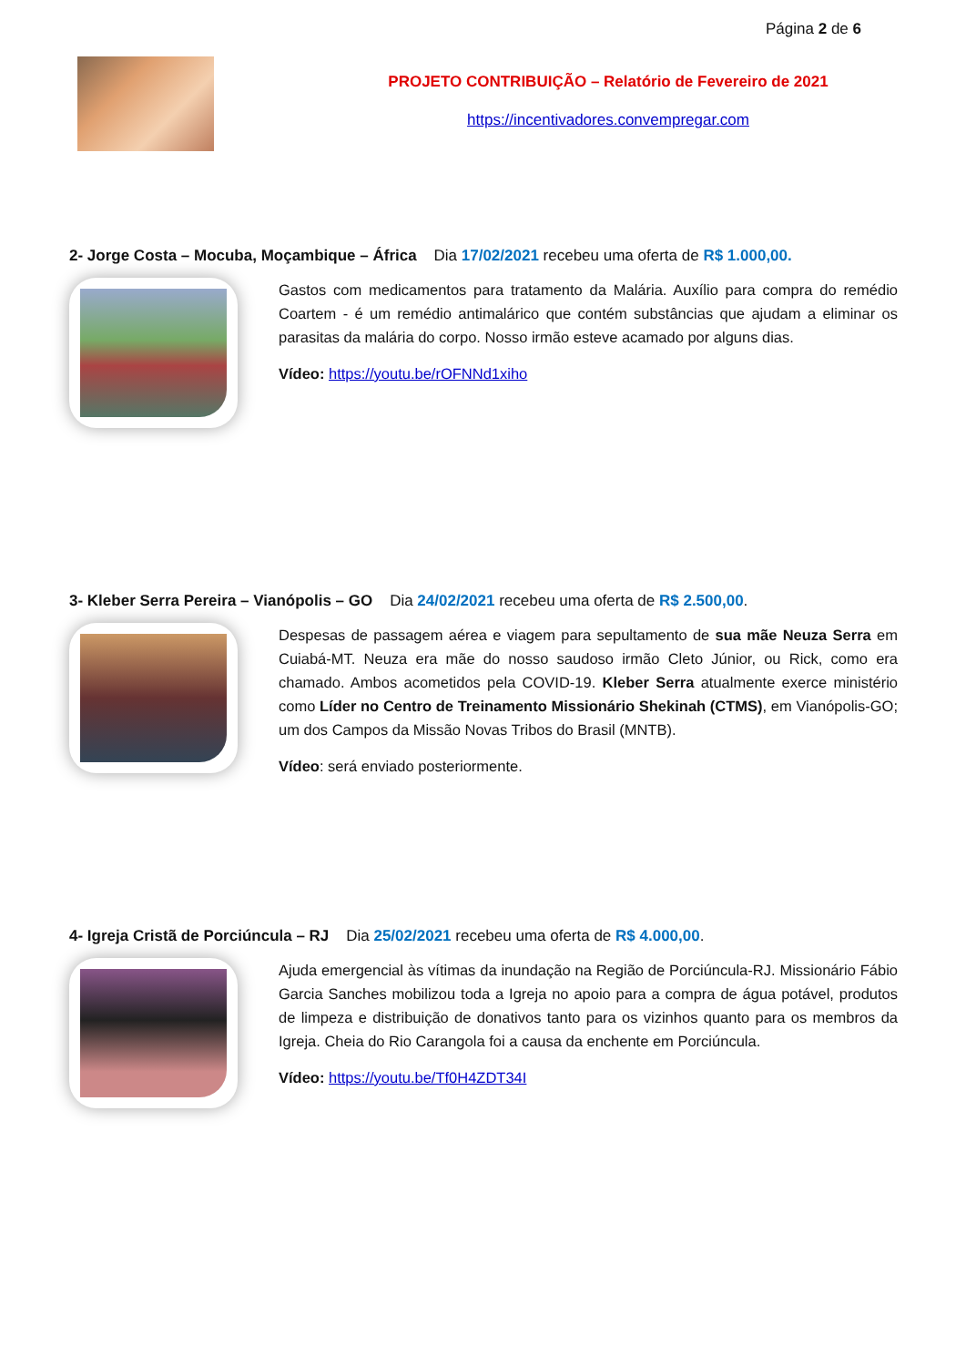Página 2 de 6
PROJETO CONTRIBUIÇÃO – Relatório de Fevereiro de 2021
https://incentivadores.convempregar.com
2- Jorge Costa – Mocuba, Moçambique – África Dia 17/02/2021 recebeu uma oferta de R$ 1.000,00.
Gastos com medicamentos para tratamento da Malária. Auxílio para compra do remédio Coartem - é um remédio antimalárico que contém substâncias que ajudam a eliminar os parasitas da malária do corpo. Nosso irmão esteve acamado por alguns dias.
Vídeo: https://youtu.be/rOFNNd1xiho
3- Kleber Serra Pereira – Vianópolis – GO Dia 24/02/2021 recebeu uma oferta de R$ 2.500,00.
Despesas de passagem aérea e viagem para sepultamento de sua mãe Neuza Serra em Cuiabá-MT. Neuza era mãe do nosso saudoso irmão Cleto Júnior, ou Rick, como era chamado. Ambos acometidos pela COVID-19. Kleber Serra atualmente exerce ministério como Líder no Centro de Treinamento Missionário Shekinah (CTMS), em Vianópolis-GO; um dos Campos da Missão Novas Tribos do Brasil (MNTB).
Vídeo: será enviado posteriormente.
4- Igreja Cristã de Porciúncula – RJ Dia 25/02/2021 recebeu uma oferta de R$ 4.000,00.
Ajuda emergencial às vítimas da inundação na Região de Porciúncula-RJ. Missionário Fábio Garcia Sanches mobilizou toda a Igreja no apoio para a compra de água potável, produtos de limpeza e distribuição de donativos tanto para os vizinhos quanto para os membros da Igreja. Cheia do Rio Carangola foi a causa da enchente em Porciúncula.
Vídeo: https://youtu.be/Tf0H4ZDT34I